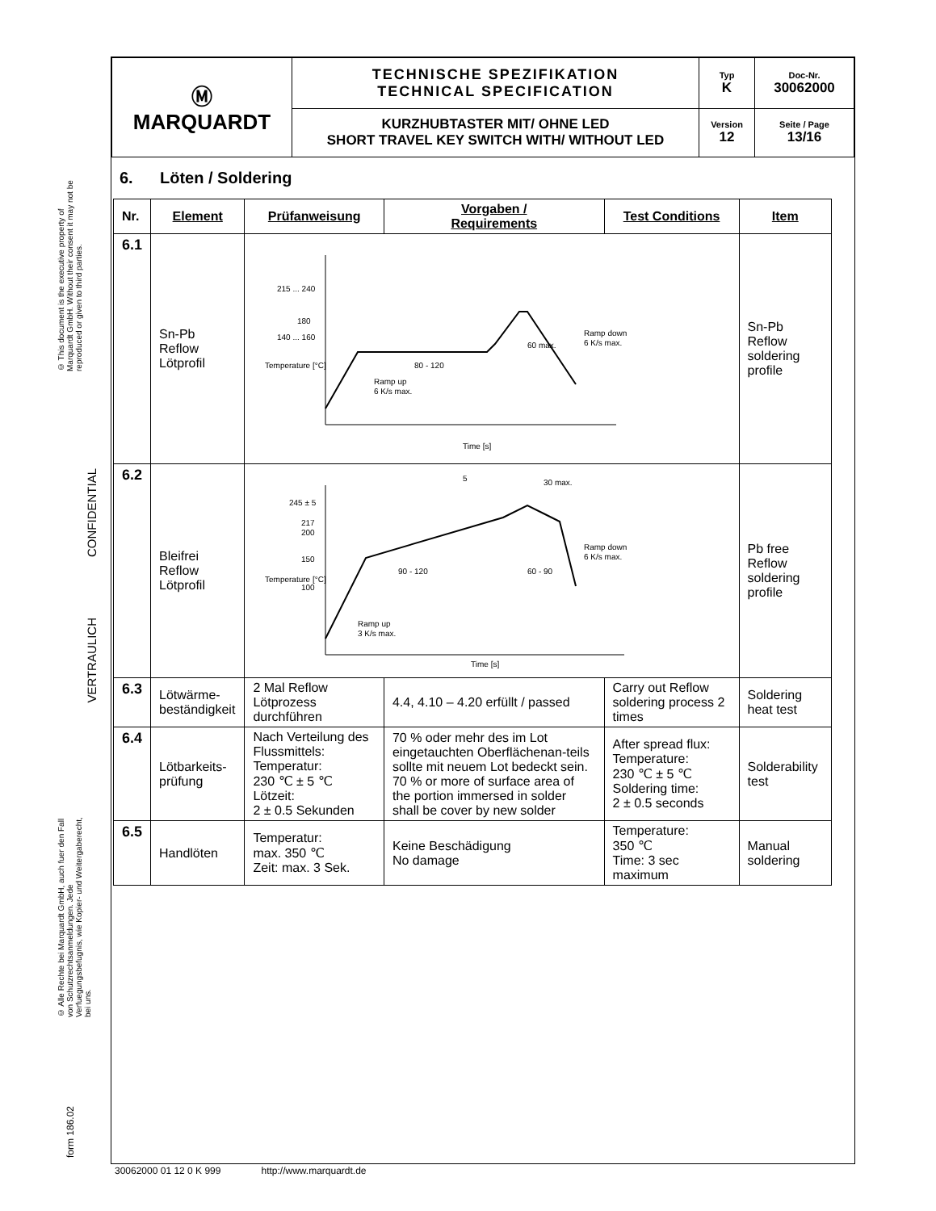© This document is the executive property of Marquardt GmbH. Without their consent it may not be reproduced or given to third parties.
VERTRAULICH CONFIDENTIAL
© Alle Rechte bei Marquardt GmbH, auch fuer den Fall von Schutzrechtsanmeldungen. Jede Verfuegungsbefugnis, wie Kopier- und Weitergaberecht, bei uns.
form 186.02
| Ⓜ MARQUARDT | TECHNISCHE SPEZIFIKATION TECHNICAL SPECIFICATION | Typ K | Doc-Nr. 30062000 |
| | KURZHUBTASTER MIT/ OHNE LED SHORT TRAVEL KEY SWITCH WITH/ WITHOUT LED | Version 12 | Seite / Page 13/16 |
6. Löten / Soldering
| Nr. | Element | Prüfanweisung | Vorgaben / Requirements | Test Conditions | Item |
| --- | --- | --- | --- | --- | --- |
| 6.1 | Sn-Pb Reflow Lötprofil | 215 ... 240 180 140 ... 160 80 - 120 60 max. Ramp down 6 K/s max. Ramp up 6 K/s max. Time [s] Temperature [°C] | | | Sn-Pb Reflow soldering profile |
| 6.2 | Bleifrei Reflow Lötprofil | 245 ± 5 217 200 150 100 90 - 120 60 - 90 30 max. Ramp down 6 K/s max. Ramp up 3 K/s max. Time [s] Temperature [°C] 5 | | | Pb free Reflow soldering profile |
| 6.3 | Lötwärme- beständigkeit | 2 Mal Reflow Lötprozess durchführen | 4.4, 4.10 – 4.20 erfüllt / passed | Carry out Reflow soldering process 2 times | Soldering heat test |
| 6.4 | Lötbarkeits- prüfung | Nach Verteilung des Flussmittels: Temperatur: 230 ℃ ± 5 ℃ Lötzeit: 2 ± 0.5 Sekunden | 70 % oder mehr des im Lot eingetauchten Oberflächenan-teils sollte mit neuem Lot bedeckt sein. 70 % or more of surface area of the portion immersed in solder shall be cover by new solder | After spread flux: Temperature: 230 ℃ ± 5 ℃ Soldering time: 2 ± 0.5 seconds | Solderability test |
| 6.5 | Handlöten | Temperatur: max. 350 ℃ Zeit: max. 3 Sek. | Keine Beschädigung No damage | Temperature: 350 ℃ Time: 3 sec maximum | Manual soldering |
30062000 01 12 0 K 999 http://www.marquardt.de